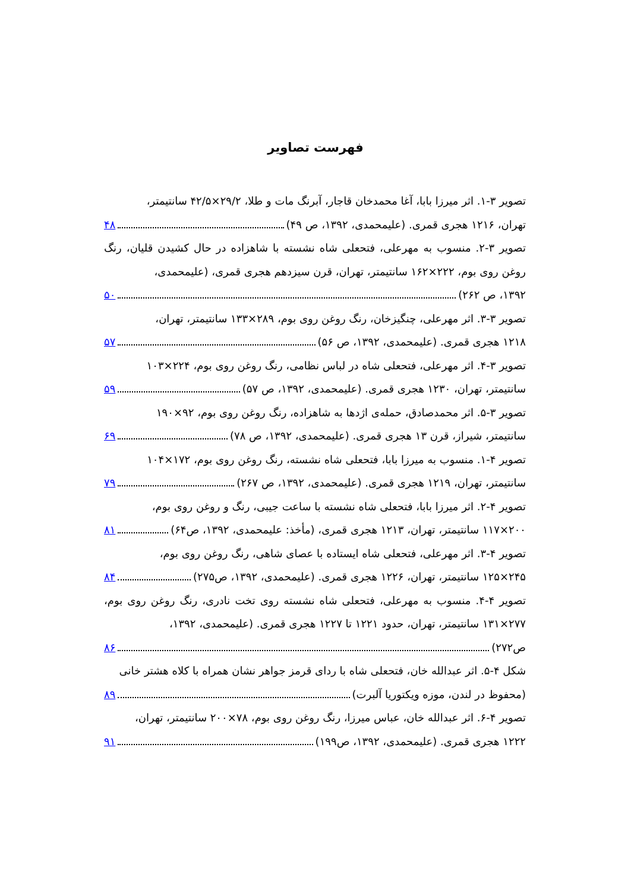فهرست تصاویر
تصویر ۳-۱. اثر میرزا بابا، آغا محمدخان قاجار، آبرنگ مات و طلا، ۲۹/۲×۴۲/۵ سانتیمتر،
تهران، ۱۲۱۶ هجری قمری. (علیمحمدی، ۱۳۹۲، ص ۴۹) ۴۸
تصویر ۳-۲. منسوب به مهرعلی، فتحعلی شاه نشسته با شاهزاده در حال کشیدن قلیان، رنگ روغن روی بوم، ۲۲۲×۱۶۲ سانتیمتر، تهران، قرن سیزدهم هجری قمری، (علیمحمدی،
۱۳۹۲، ص ۲۶۲) ۵۰
تصویر ۳-۳. اثر مهرعلی، چنگیزخان، رنگ روغن روی بوم، ۲۸۹×۱۳۳ سانتیمتر، تهران،
۱۲۱۸ هجری قمری. (علیمحمدی، ۱۳۹۲، ص ۵۶) ۵۷
تصویر ۳-۴. اثر مهرعلی، فتحعلی شاه در لباس نظامی، رنگ روغن روی بوم، ۲۲۴×۱۰۳
سانتیمتر، تهران، ۱۲۳۰ هجری قمری. (علیمحمدی، ۱۳۹۲، ص ۵۷) ۵۹
تصویر ۳-۵. اثر محمدصادق، حمله‌ی اژدها به شاهزاده، رنگ روغن روی بوم، ۹۲×۱۹۰
سانتیمتر، شیراز، قرن ۱۳ هجری قمری. (علیمحمدی، ۱۳۹۲، ص ۷۸) ۶۹
تصویر ۴-۱. منسوب به میرزا بابا، فتحعلی شاه نشسته، رنگ روغن روی بوم، ۱۷۲×۱۰۴
سانتیمتر، تهران، ۱۲۱۹ هجری قمری. (علیمحمدی، ۱۳۹۲، ص ۲۶۷) ۷۹
تصویر ۴-۲. اثر میرزا بابا، فتحعلی شاه نشسته با ساعت جیبی، رنگ و روغن روی بوم،
۲۰۰×۱۱۷ سانتیمتر، تهران، ۱۲۱۳ هجری قمری، (مأخذ: علیمحمدی، ۱۳۹۲، ص۶۴) ۸۱
تصویر ۴-۳. اثر مهرعلی، فتحعلی شاه ایستاده با عصای شاهی، رنگ روغن روی بوم،
۲۴۵×۱۲۵ سانتیمتر، تهران، ۱۲۲۶ هجری قمری. (علیمحمدی، ۱۳۹۲، ص۲۷۵) ۸۴
تصویر ۴-۴. منسوب به مهرعلی، فتحعلی شاه نشسته روی تخت نادری، رنگ روغن روی بوم، ۲۷۷×۱۳۱ سانتیمتر، تهران، حدود ۱۲۲۱ تا ۱۲۲۷ هجری قمری. (علیمحمدی، ۱۳۹۲،
ص۲۷۲) ۸۶
شکل ۴-۵. اثر عبدالله خان، فتحعلی شاه با ردای قرمز جواهر نشان همراه با کلاه هشتر خانی
(محفوظ در لندن، موزه ویکتوریا آلبرت) ۸۹
تصویر ۴-۶. اثر عبدالله خان، عباس میرزا، رنگ روغن روی بوم، ۷۸×۲۰۰ سانتیمتر، تهران،
۱۲۲۲ هجری قمری. (علیمحمدی، ۱۳۹۲، ص۱۹۹) ۹۱